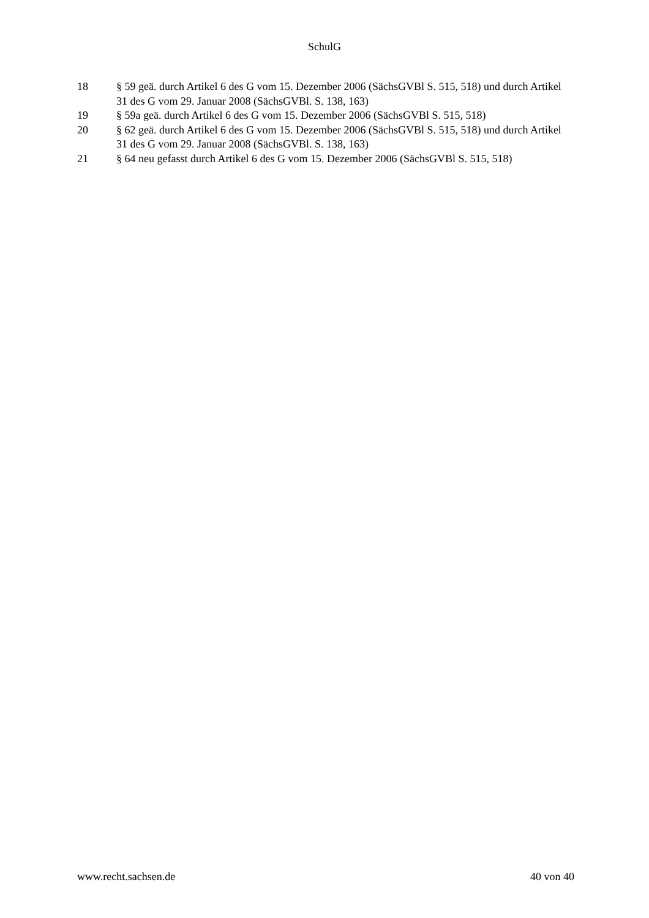SchulG
18 § 59 geä. durch Artikel 6 des G vom 15. Dezember 2006 (SächsGVBl S. 515, 518) und durch Artikel 31 des G vom 29. Januar 2008 (SächsGVBl. S. 138, 163)
19 § 59a geä. durch Artikel 6 des G vom 15. Dezember 2006 (SächsGVBl S. 515, 518)
20 § 62 geä. durch Artikel 6 des G vom 15. Dezember 2006 (SächsGVBl S. 515, 518) und durch Artikel 31 des G vom 29. Januar 2008 (SächsGVBl. S. 138, 163)
21 § 64 neu gefasst durch Artikel 6 des G vom 15. Dezember 2006 (SächsGVBl S. 515, 518)
www.recht.sachsen.de 40 von 40